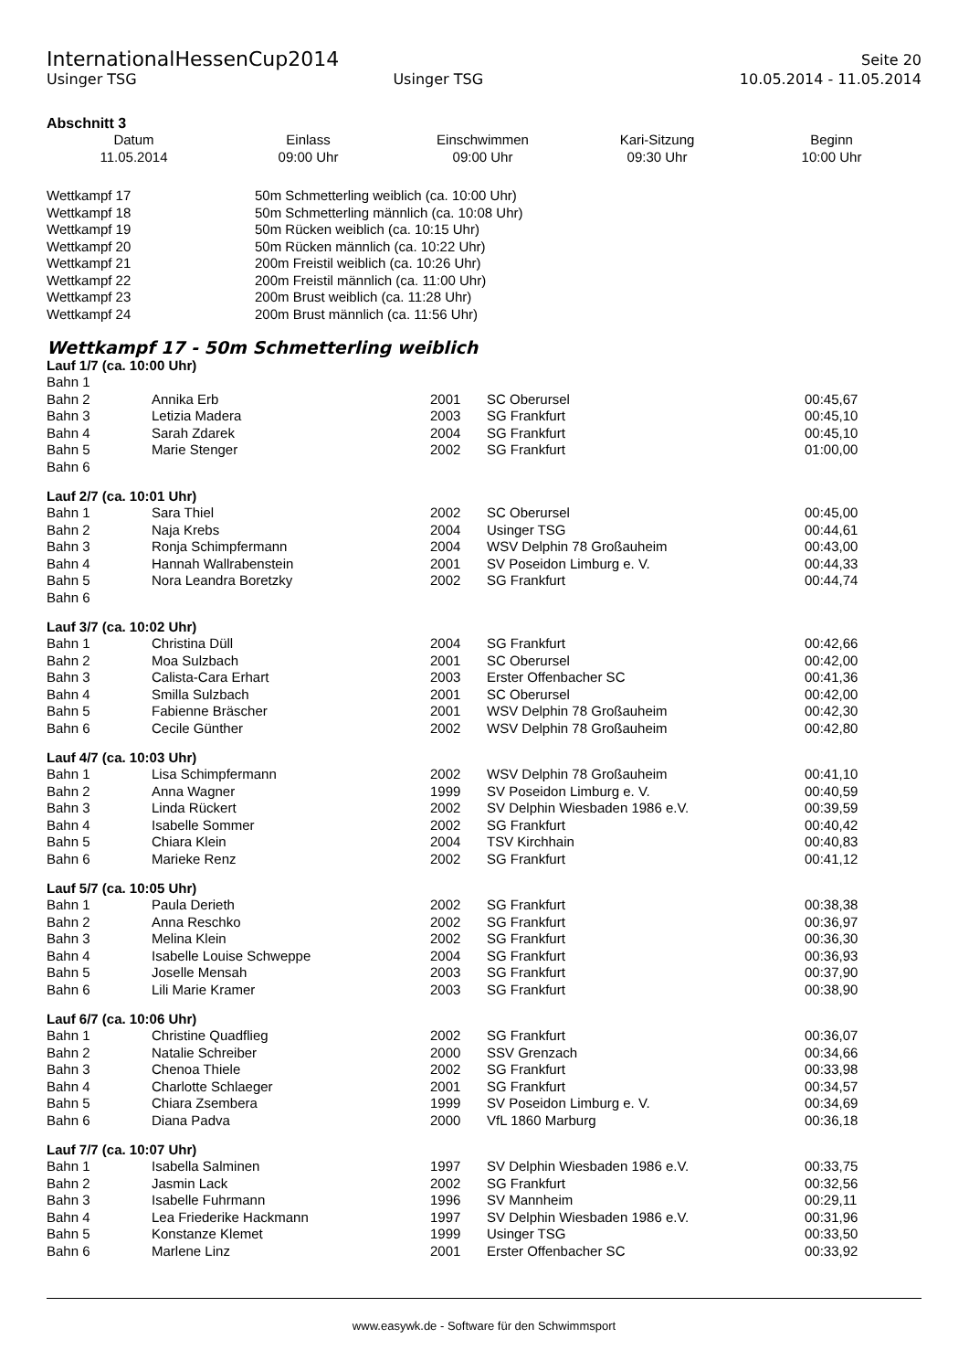InternationalHessenCup2014
Seite 20
Usinger TSG Usinger TSG 10.05.2014 - 11.05.2014
Abschnitt 3
| Datum | Einlass | Einschwimmen | Kari-Sitzung | Beginn |
| --- | --- | --- | --- | --- |
| 11.05.2014 | 09:00 Uhr | 09:00 Uhr | 09:30 Uhr | 10:00 Uhr |
| Wettkampf 17 | 50m Schmetterling weiblich (ca. 10:00 Uhr) |
| Wettkampf 18 | 50m Schmetterling männlich (ca. 10:08 Uhr) |
| Wettkampf 19 | 50m Rücken weiblich (ca. 10:15 Uhr) |
| Wettkampf 20 | 50m Rücken männlich (ca. 10:22 Uhr) |
| Wettkampf 21 | 200m Freistil weiblich (ca. 10:26 Uhr) |
| Wettkampf 22 | 200m Freistil männlich (ca. 11:00 Uhr) |
| Wettkampf 23 | 200m Brust weiblich (ca. 11:28 Uhr) |
| Wettkampf 24 | 200m Brust männlich (ca. 11:56 Uhr) |
Wettkampf 17 - 50m Schmetterling weiblich
Lauf 1/7 (ca. 10:00 Uhr)
| Bahn 1 | | | | |
| Bahn 2 | Annika Erb | 2001 | SC Oberursel | 00:45,67 |
| Bahn 3 | Letizia Madera | 2003 | SG Frankfurt | 00:45,10 |
| Bahn 4 | Sarah Zdarek | 2004 | SG Frankfurt | 00:45,10 |
| Bahn 5 | Marie Stenger | 2002 | SG Frankfurt | 01:00,00 |
| Bahn 6 | | | | |
Lauf 2/7 (ca. 10:01 Uhr)
| Bahn 1 | Sara Thiel | 2002 | SC Oberursel | 00:45,00 |
| Bahn 2 | Naja Krebs | 2004 | Usinger TSG | 00:44,61 |
| Bahn 3 | Ronja Schimpfermann | 2004 | WSV Delphin 78 Großauheim | 00:43,00 |
| Bahn 4 | Hannah Wallrabenstein | 2001 | SV Poseidon Limburg e. V. | 00:44,33 |
| Bahn 5 | Nora Leandra Boretzky | 2002 | SG Frankfurt | 00:44,74 |
| Bahn 6 | | | | |
Lauf 3/7 (ca. 10:02 Uhr)
| Bahn 1 | Christina Düll | 2004 | SG Frankfurt | 00:42,66 |
| Bahn 2 | Moa Sulzbach | 2001 | SC Oberursel | 00:42,00 |
| Bahn 3 | Calista-Cara Erhart | 2003 | Erster Offenbacher SC | 00:41,36 |
| Bahn 4 | Smilla Sulzbach | 2001 | SC Oberursel | 00:42,00 |
| Bahn 5 | Fabienne Bräscher | 2001 | WSV Delphin 78 Großauheim | 00:42,30 |
| Bahn 6 | Cecile Günther | 2002 | WSV Delphin 78 Großauheim | 00:42,80 |
Lauf 4/7 (ca. 10:03 Uhr)
| Bahn 1 | Lisa Schimpfermann | 2002 | WSV Delphin 78 Großauheim | 00:41,10 |
| Bahn 2 | Anna Wagner | 1999 | SV Poseidon Limburg e. V. | 00:40,59 |
| Bahn 3 | Linda Rückert | 2002 | SV Delphin Wiesbaden 1986 e.V. | 00:39,59 |
| Bahn 4 | Isabelle Sommer | 2002 | SG Frankfurt | 00:40,42 |
| Bahn 5 | Chiara Klein | 2004 | TSV Kirchhain | 00:40,83 |
| Bahn 6 | Marieke Renz | 2002 | SG Frankfurt | 00:41,12 |
Lauf 5/7 (ca. 10:05 Uhr)
| Bahn 1 | Paula Derieth | 2002 | SG Frankfurt | 00:38,38 |
| Bahn 2 | Anna Reschko | 2002 | SG Frankfurt | 00:36,97 |
| Bahn 3 | Melina Klein | 2002 | SG Frankfurt | 00:36,30 |
| Bahn 4 | Isabelle Louise Schweppe | 2004 | SG Frankfurt | 00:36,93 |
| Bahn 5 | Joselle Mensah | 2003 | SG Frankfurt | 00:37,90 |
| Bahn 6 | Lili Marie Kramer | 2003 | SG Frankfurt | 00:38,90 |
Lauf 6/7 (ca. 10:06 Uhr)
| Bahn 1 | Christine Quadflieg | 2002 | SG Frankfurt | 00:36,07 |
| Bahn 2 | Natalie Schreiber | 2000 | SSV Grenzach | 00:34,66 |
| Bahn 3 | Chenoa Thiele | 2002 | SG Frankfurt | 00:33,98 |
| Bahn 4 | Charlotte Schlaeger | 2001 | SG Frankfurt | 00:34,57 |
| Bahn 5 | Chiara Zsembera | 1999 | SV Poseidon Limburg e. V. | 00:34,69 |
| Bahn 6 | Diana Padva | 2000 | VfL 1860 Marburg | 00:36,18 |
Lauf 7/7 (ca. 10:07 Uhr)
| Bahn 1 | Isabella Salminen | 1997 | SV Delphin Wiesbaden 1986 e.V. | 00:33,75 |
| Bahn 2 | Jasmin Lack | 2002 | SG Frankfurt | 00:32,56 |
| Bahn 3 | Isabelle Fuhrmann | 1996 | SV Mannheim | 00:29,11 |
| Bahn 4 | Lea Friederike Hackmann | 1997 | SV Delphin Wiesbaden 1986 e.V. | 00:31,96 |
| Bahn 5 | Konstanze Klemet | 1999 | Usinger TSG | 00:33,50 |
| Bahn 6 | Marlene Linz | 2001 | Erster Offenbacher SC | 00:33,92 |
www.easywk.de - Software für den Schwimmsport